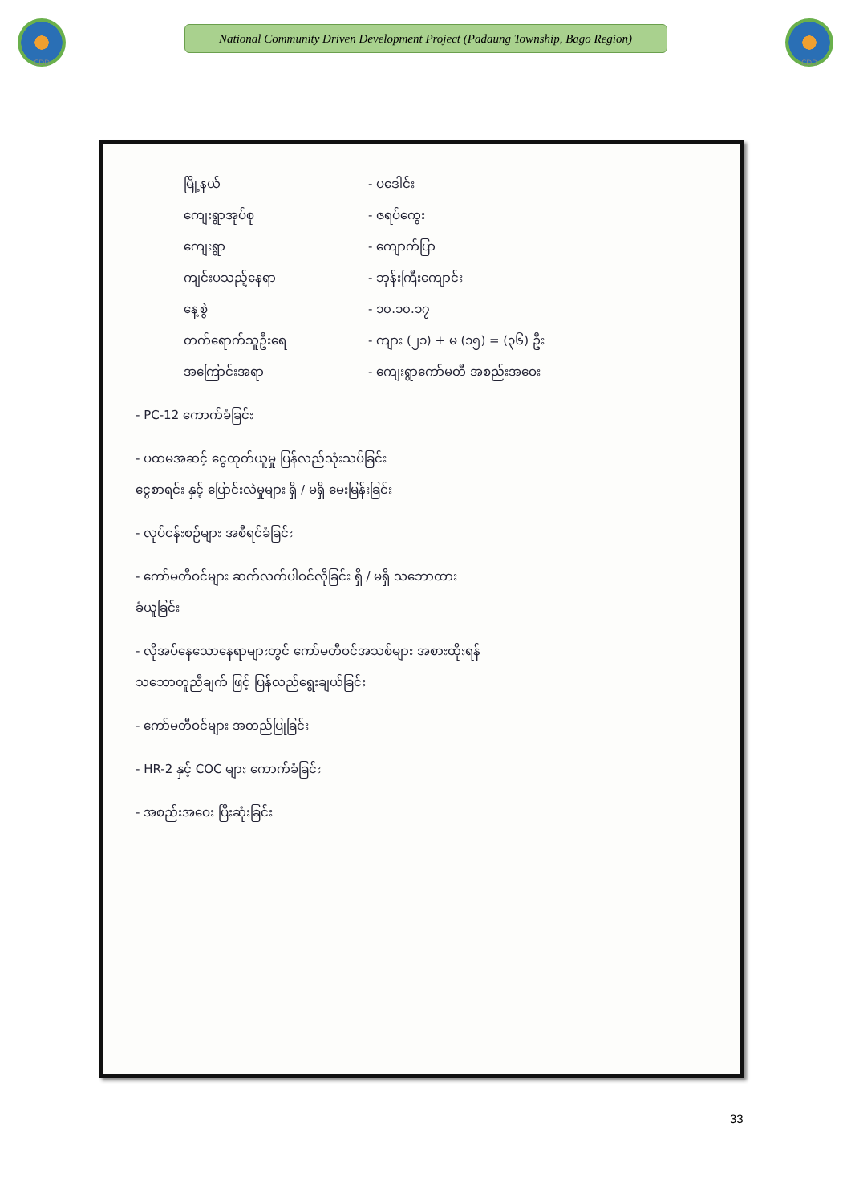CDD
National Community Driven Development Project (Padaung Township, Bago Region)
CDD
မြို့နယ် - ပဒေါင်း
ကျေးရွာအုပ်စု - ဇရပ်ကွေး
ကျေးရွာ - ကျောက်ပြာ
ကျင်းပသည့်နေရာ - ဘုန်းကြီးကျောင်း
နေ့စွဲ - ၁၀.၁၀.၁၇
တက်ရောက်သူဦးရေ - ကျား (၂၁) + မ (၁၅) = (၃၆) ဦး
အကြောင်းအရာ - ကျေးရွာကော်မတီ အစည်းအဝေး
- PC-12 ကောက်ခံခြင်း
- ပထမအဆင့် ငွေထုတ်ယူမှု ပြန်လည်သုံးသပ်ခြင်း
ငွေစာရင်း နှင့် ပြောင်းလဲမှုများ ရှိ / မရှိ မေးမြန်းခြင်း
- လုပ်ငန်းစဉ်များ အစီရင်ခံခြင်း
- ကော်မတီဝင်များ ဆက်လက်ပါဝင်လိုခြင်း ရှိ / မရှိ သဘောထား
ခံယူခြင်း
- လိုအပ်နေသောနေရာများတွင် ကော်မတီဝင်အသစ်များ အစားထိုးရန်
သဘောတူညီချက် ဖြင့် ပြန်လည်ရွေးချယ်ခြင်း
- ကော်မတီဝင်များ အတည်ပြုခြင်း
- HR-2 နှင့် COC များ ကောက်ခံခြင်း
- အစည်းအဝေး ပြီးဆုံးခြင်း
33